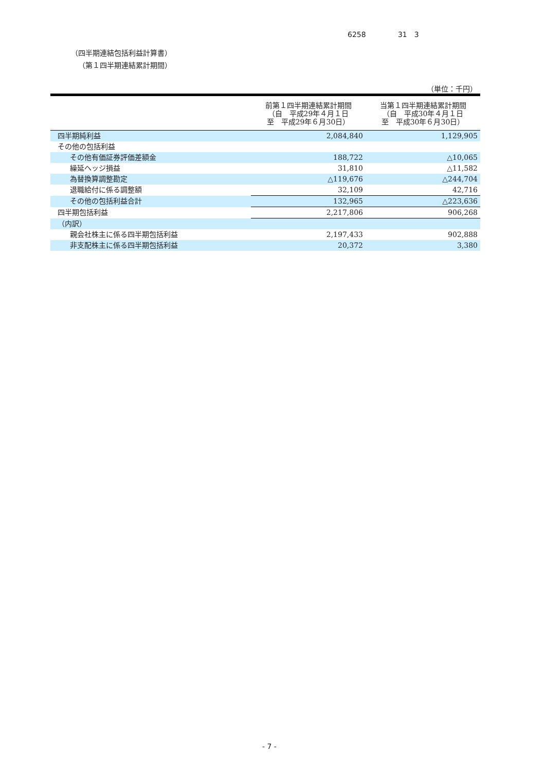6258 31　3
（四半期連結包括利益計算書）
（第１四半期連結累計期間）
（単位：千円）
| | 前第１四半期連結累計期間 （自 平成29年４月１日 至 平成29年６月30日） | 当第１四半期連結累計期間 （自 平成30年４月１日 至 平成30年６月30日） |
| --- | --- | --- |
| 四半期純利益 | 2,084,840 | 1,129,905 |
| その他の包括利益 | | |
| その他有価証券評価差額金 | 188,722 | △10,065 |
| 繰延ヘッジ損益 | 31,810 | △11,582 |
| 為替換算調整勘定 | △119,676 | △244,704 |
| 退職給付に係る調整額 | 32,109 | 42,716 |
| その他の包括利益合計 | 132,965 | △223,636 |
| 四半期包括利益 | 2,217,806 | 906,268 |
| （内訳） | | |
| 親会社株主に係る四半期包括利益 | 2,197,433 | 902,888 |
| 非支配株主に係る四半期包括利益 | 20,372 | 3,380 |
- 7 -